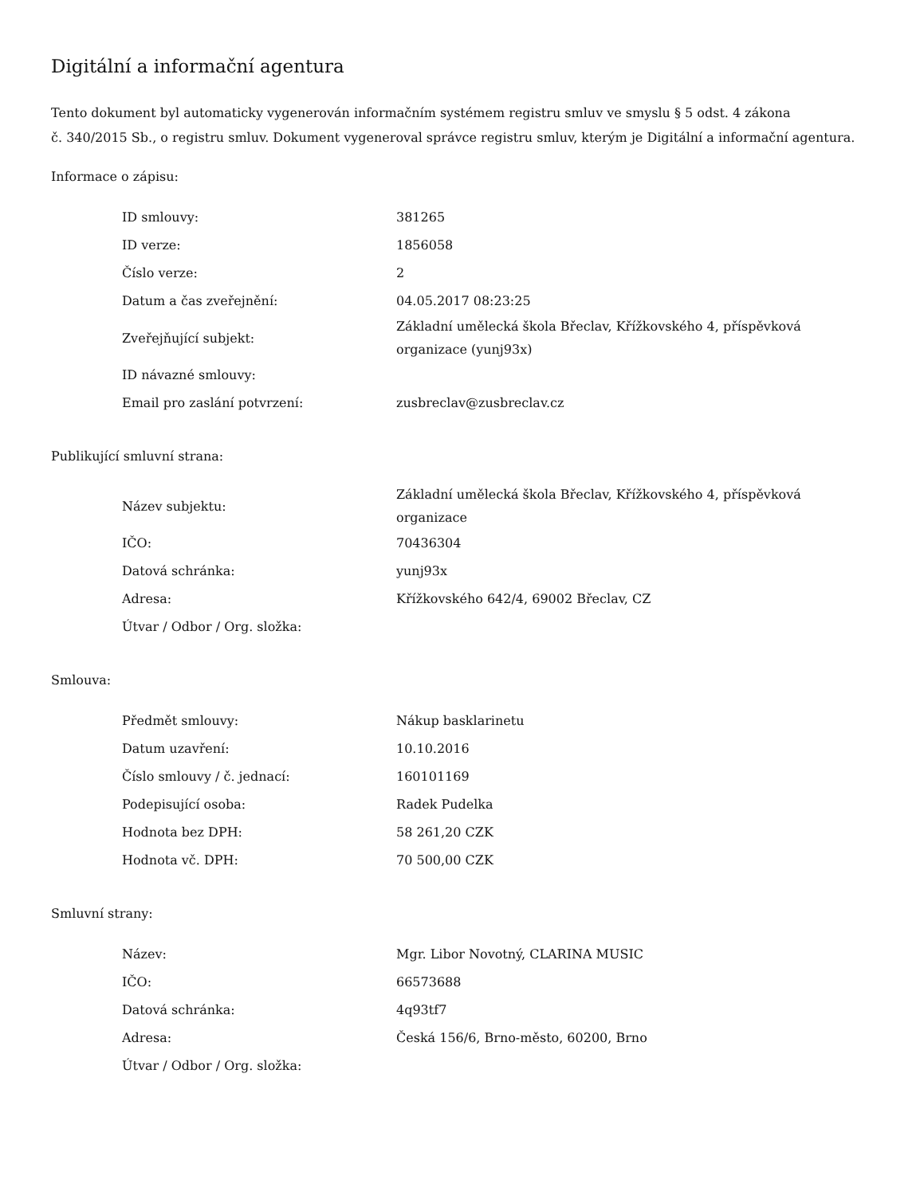Digitální a informační agentura
Tento dokument byl automaticky vygenerován informačním systémem registru smluv ve smyslu § 5 odst. 4 zákona
č. 340/2015 Sb., o registru smluv. Dokument vygeneroval správce registru smluv, kterým je Digitální a informační agentura.
Informace o zápisu:
| ID smlouvy: | 381265 |
| ID verze: | 1856058 |
| Číslo verze: | 2 |
| Datum a čas zveřejnění: | 04.05.2017 08:23:25 |
| Zveřejňující subjekt: | Základní umělecká škola Břeclav, Křížkovského 4, příspěvková organizace (yunj93x) |
| ID návazné smlouvy: | |
| Email pro zaslání potvrzení: | zusbreclav@zusbreclav.cz |
Publikující smluvní strana:
| Název subjektu: | Základní umělecká škola Břeclav, Křížkovského 4, příspěvková organizace |
| IČO: | 70436304 |
| Datová schránka: | yunj93x |
| Adresa: | Křížkovského 642/4, 69002 Břeclav, CZ |
| Útvar / Odbor / Org. složka: | |
Smlouva:
| Předmět smlouvy: | Nákup basklarinetu |
| Datum uzavření: | 10.10.2016 |
| Číslo smlouvy / č. jednací: | 160101169 |
| Podepisující osoba: | Radek Pudelka |
| Hodnota bez DPH: | 58 261,20 CZK |
| Hodnota vč. DPH: | 70 500,00 CZK |
Smluvní strany:
| Název: | Mgr. Libor Novotný, CLARINA MUSIC |
| IČO: | 66573688 |
| Datová schránka: | 4q93tf7 |
| Adresa: | Česká 156/6, Brno-město, 60200, Brno |
| Útvar / Odbor / Org. složka: | |